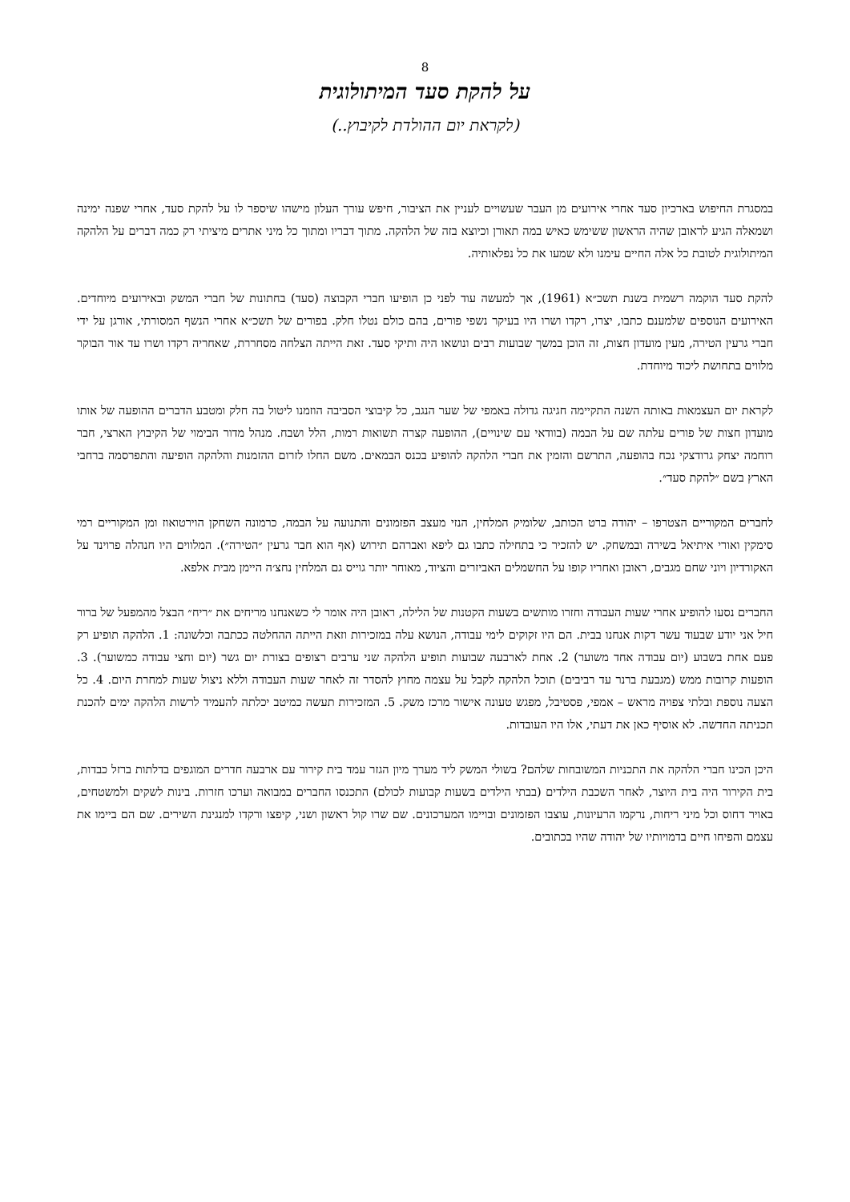8
על להקת סעד המיתולוגית
(לקראת יום ההולדת לקיבוץ..)
במסגרת החיפוש בארכיון סעד אחרי אירועים מן העבר שעשויים לעניין את הציבור, חיפש עורך העלון מישהו שיספר לו על להקת סעד, אחרי שפנה ימינה ושמאלה הגיע לראובן שהיה הראשון ששימש כאיש במה תאורן וכיוצא בזה של הלהקה. מתוך דבריו ומתוך כל מיני אתרים מיציתי רק כמה דברים על הלהקה המיתולוגית לטובת כל אלה החיים עימנו ולא שמעו את כל נפלאותיה.
להקת סעד הוקמה רשמית בשנת תשכ״א (1961), אך למעשה עוד לפני כן הופיעו חברי הקבוצה (סעד) בחתונות של חברי המשק ובאירועים מיוחדים. האירועים הנוספים שלמענם כתבו, יצרו, רקדו ושרו היו בעיקר נשפי פורים, בהם כולם נטלו חלק. בפורים של תשכ״א אחרי הנשף המסורתי, אורגן על ידי חברי גרעין הטירה, מעין מועדון חצות, זה הוכן במשך שבועות רבים ונושאו היה ותיקי סעד. זאת הייתה הצלחה מסחררת, שאחריה רקדו ושרו עד אור הבוקר מלווים בתחושת ליכוד מיוחדת.
לקראת יום העצמאות באותה השנה התקיימה חגיגה גדולה באמפי של שער הנגב, כל קיבוצי הסביבה הוזמנו ליטול בה חלק ומטבע הדברים ההופעה של אותו מועדון חצות של פורים עלתה שם על הבמה (בוודאי עם שינויים), ההופעה קצרה תשואות רמות, הלל ושבח. מנהל מדור הבימוי של הקיבוץ הארצי, חבר רוחמה יצחק גרודצקי נכח בהופעה, התרשם והזמין את חברי הלהקה להופיע בכנס הבמאים. משם החלו לזרום ההזמנות והלהקה הופיעה והתפרסמה ברחבי הארץ בשם ״להקת סעד״.
לחברים המקוריים הצטרפו – יהודה ברט הכותב, שלומיק המלחין, הנזי מעצב הפזמונים והתנועה על הבמה, כרמונה השחקן הוירטואוז ומן המקוריים רמי סימקין ואורי איתיאל בשירה ובמשחק. יש להזכיר כי בתחילה כתבו גם ליפא ואברהם תירוש (אף הוא חבר גרעין ״הטירה״). המלווים היו חנהלה פרוינד על האקורדיון ויוני שחם מגבים, ראובן ואחריו קופו על החשמלים האביזרים והציוד, מאוחר יותר גוייס גם המלחין נחצ׳ה היימן מבית אלפא.
החברים נסעו להופיע אחרי שעות העבודה וחזרו מותשים בשעות הקטנות של הלילה, ראובן היה אומר לי כשאנחנו מריחים את ״ריח״ הבצל מהמפעל של ברור חיל אני יודע שבעוד עשר דקות אנחנו בבית. הם היו זקוקים לימי עבודה, הנושא עלה במזכירות וזאת הייתה ההחלטה ככתבה וכלשונה: 1. הלהקה תופיע רק פעם אחת בשבוע (יום עבודה אחד משוער) 2. אחת לארבעה שבועות תופיע הלהקה שני ערבים רצופים בצורת יום גשר (יום וחצי עבודה כמשוער). 3. הופעות קרובות ממש (מגבעת ברנר עד רביבים) תוכל הלהקה לקבל על עצמה מחוץ להסדר זה לאחר שעות העבודה וללא ניצול שעות למחרת היום. 4. כל הצעה נוספת ובלתי צפויה מראש – אמפי, פסטיבל, מפגש טעונה אישור מרכז משק. 5. המזכירות תעשה כמיטב יכלתה להעמיד לרשות הלהקה ימים להכנת תכניתה החדשה. לא אוסיף כאן את דעתי, אלו היו העובדות.
היכן הכינו חברי הלהקה את התכניות המשובחות שלהם? בשולי המשק ליד מערך מיון הגזר עמד בית קירור עם ארבעה חדרים המוגפים בדלתות ברזל כבדות, בית הקירור היה בית היוצר, לאחר השכבת הילדים (בבתי הילדים בשעות קבועות לכולם) התכנסו החברים במבואה וערכו חזרות. בינות לשקים ולמשטחים, באויר דחוס וכל מיני ריחות, נרקמו הרעיונות, עוצבו הפזמונים ובויימו המערכונים. שם שרו קול ראשון ושני, קיפצו ורקדו למנגינת השירים. שם הם ביימו את עצמם והפיחו חיים בדמויותיו של יהודה שהיו בכתובים.